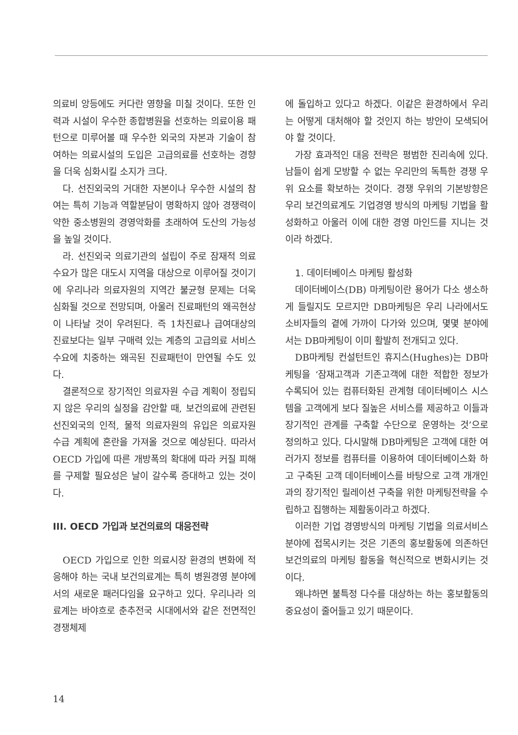의료비 앙등에도 커다란 영향을 미칠 것이다. 또한 인력과 시설이 우수한 종합병원을 선호하는 의료이용 패턴으로 미루어볼 때 우수한 외국의 자본과 기술이 참여하는 의료시설의 도입은 고급의료를 선호하는 경향을 더욱 심화시킬 소지가 크다.
다. 선진외국의 거대한 자본이나 우수한 시설의 참여는 특히 기능과 역할분담이 명확하지 않아 경쟁력이 약한 중소병원의 경영악화를 초래하여 도산의 가능성을 높일 것이다.
라. 선진외국 의료기관의 설립이 주로 잠재적 의료수요가 많은 대도시 지역을 대상으로 이루어질 것이기에 우리나라 의료자원의 지역간 불균형 문제는 더욱 심화될 것으로 전망되며, 아울러 진료패턴의 왜곡현상이 나타날 것이 우려된다. 즉 1차진료나 급여대상의 진료보다는 일부 구매력 있는 계층의 고급의료 서비스 수요에 치중하는 왜곡된 진료패턴이 만연될 수도 있다.
결론적으로 장기적인 의료자원 수급 계획이 정립되지 않은 우리의 실정을 감안할 때, 보건의료에 관련된 선진외국의 인적, 물적 의료자원의 유입은 의료자원 수급 계획에 혼란을 가져올 것으로 예상된다. 따라서 OECD 가입에 따른 개방폭의 확대에 따라 커질 피해를 구제할 필요성은 날이 갈수록 증대하고 있는 것이다.
III. OECD 가입과 보건의료의 대응전략
OECD 가입으로 인한 의료시장 환경의 변화에 적응해야 하는 국내 보건의료계는 특히 병원경영 분야에서의 새로운 패러다임을 요구하고 있다. 우리나라 의료계는 바야흐로 춘추전국 시대에서와 같은 전면적인 경쟁체제
에 돌입하고 있다고 하겠다. 이같은 환경하에서 우리는 어떻게 대처해야 할 것인지 하는 방안이 모색되어야 할 것이다.
가장 효과적인 대응 전략은 평범한 진리속에 있다. 남들이 쉽게 모방할 수 없는 우리만의 독특한 경쟁 우위 요소를 확보하는 것이다. 경쟁 우위의 기본방향은 우리 보건의료계도 기업경영 방식의 마케팅 기법을 활성화하고 아울러 이에 대한 경영 마인드를 지니는 것이라 하겠다.
1. 데이터베이스 마케팅 활성화
데이터베이스(DB) 마케팅이란 용어가 다소 생소하게 들릴지도 모르지만 DB마케팅은 우리 나라에서도 소비자들의 곁에 가까이 다가와 있으며, 몇몇 분야에서는 DB마케팅이 이미 활발히 전개되고 있다.
DB마케팅 컨설턴트인 휴지스(Hughes)는 DB마케팅을 ‘잠재고객과 기존고객에 대한 적합한 정보가 수록되어 있는 컴퓨터화된 관계형 데이터베이스 시스템을 고객에게 보다 질높은 서비스를 제공하고 이들과 장기적인 관계를 구축할 수단으로 운영하는 것’으로 정의하고 있다. 다시말해 DB마케팅은 고객에 대한 여러가지 정보를 컴퓨터를 이용하여 데이터베이스화 하고 구축된 고객 데이터베이스를 바탕으로 고객 개개인과의 장기적인 릴레이션 구축을 위한 마케팅전략을 수립하고 집행하는 제활동이라고 하겠다.
이러한 기업 경영방식의 마케팅 기법을 의료서비스 분야에 접목시키는 것은 기존의 홍보활동에 의존하던 보건의료의 마케팅 활동을 혁신적으로 변화시키는 것이다.
왜냐하면 불특정 다수를 대상하는 하는 홍보활동의 중요성이 줄어들고 있기 때문이다.
14